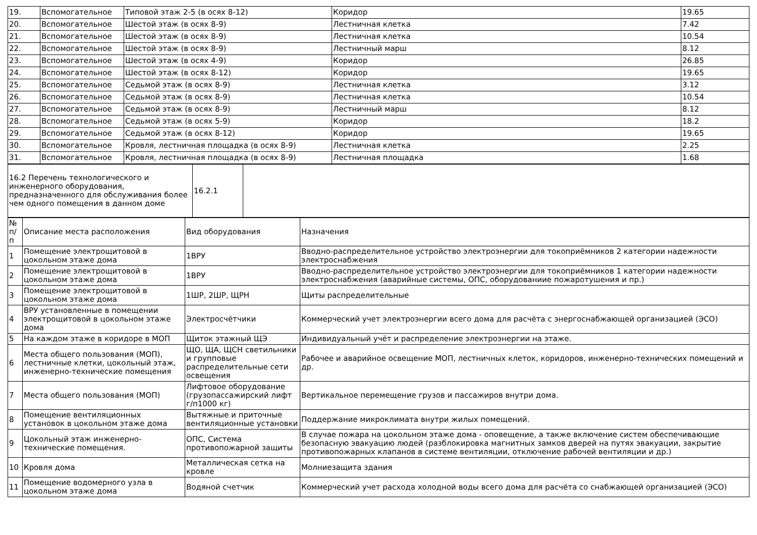| 19. | Вспомогательное | Типовой этаж 2-5 (в осях 8-12) | Коридор | 19.65 |
| 20. | Вспомогательное | Шестой этаж (в осях 8-9) | Лестничная клетка | 7.42 |
| 21. | Вспомогательное | Шестой этаж (в осях 8-9) | Лестничная клетка | 10.54 |
| 22. | Вспомогательное | Шестой этаж (в осях 8-9) | Лестничный марш | 8.12 |
| 23. | Вспомогательное | Шестой этаж (в осях 4-9) | Коридор | 26.85 |
| 24. | Вспомогательное | Шестой этаж (в осях 8-12) | Коридор | 19.65 |
| 25. | Вспомогательное | Седьмой этаж (в осях 8-9) | Лестничная клетка | 3.12 |
| 26. | Вспомогательное | Седьмой этаж (в осях 8-9) | Лестничная клетка | 10.54 |
| 27. | Вспомогательное | Седьмой этаж (в осях 8-9) | Лестничный марш | 8.12 |
| 28. | Вспомогательное | Седьмой этаж (в осях 5-9) | Коридор | 18.2 |
| 29. | Вспомогательное | Седьмой этаж (в осях 8-12) | Коридор | 19.65 |
| 30. | Вспомогательное | Кровля, лестничная площадка (в осях 8-9) | Лестничная клетка | 2.25 |
| 31. | Вспомогательное | Кровля, лестничная площадка (в осях 8-9) | Лестничная площадка | 1.68 |
| 16.2 Перечень технологического и инженерного оборудования, предназначенного для обслуживания более чем одного помещения в данном доме | 16.2.1 | |
| № п/п | Описание места расположения | Вид оборудования | Назначения |
| --- | --- | --- | --- |
| 1 | Помещение электрощитовой в цокольном этаже дома | 1ВРУ | Вводно-распределительное устройство электроэнергии для токоприёмников 2 категории надежности электроснабжения |
| 2 | Помещение электрощитовой в цокольном этаже дома | 1ВРУ | Вводно-распределительное устройство электроэнергии для токоприёмников 1 категории надежности электроснабжения (аварийные системы, ОПС, оборудованиие пожаротушения и пр.) |
| 3 | Помещение электрощитовой в цокольном этаже дома | 1ШР, 2ШР, ЩРН | Щиты распределительные |
| 4 | ВРУ установленные в помещении электрощитовой в цокольном этаже дома | Электросчётчики | Коммерческий учет электроэнергии всего дома для расчёта с энергоснабжающей организацией (ЭСО) |
| 5 | На каждом этаже в коридоре в МОП | Щиток этажный ЩЭ | Индивидуальный учёт и распределение электроэнергии на этаже. |
| 6 | Места общего пользования (МОП), лестничные клетки, цокольный этаж, инженерно-технические помещения | ЩО, ЩА, ЩСН светильники и групповые распределительные сети освещения | Рабочее и аварийное освещение МОП, лестничных клеток, коридоров, инженерно-технических помещений и др. |
| 7 | Места общего пользования (МОП) | Лифтовое оборудование (грузопассажирский лифт г/п1000 кг) | Вертикальное перемещение грузов и пассажиров внутри дома. |
| 8 | Помещение вентиляционных установок в цокольном этаже дома | Вытяжные и приточные вентиляционные установки | Поддержание микроклимата внутри жилых помещений. |
| 9 | Цокольный этаж инженерно-технические помещения. | ОПС, Система противопожарной защиты | В случае пожара на цокольном этаже дома - оповещение, а также включение систем обеспечивающие безопасную эвакуацию людей (разблокировка магнитных замков дверей на путях эвакуации, закрытие противопожарных клапанов в системе вентиляции, отключение рабочей вентиляции и др.) |
| 10 | Кровля дома | Металлическая сетка на кровле | Молниезащита здания |
| 11 | Помещение водомерного узла в цокольном этаже дома | Водяной счетчик | Коммерческий учет расхода холодной воды всего дома для расчёта со снабжающей организацией (ЭСО) |